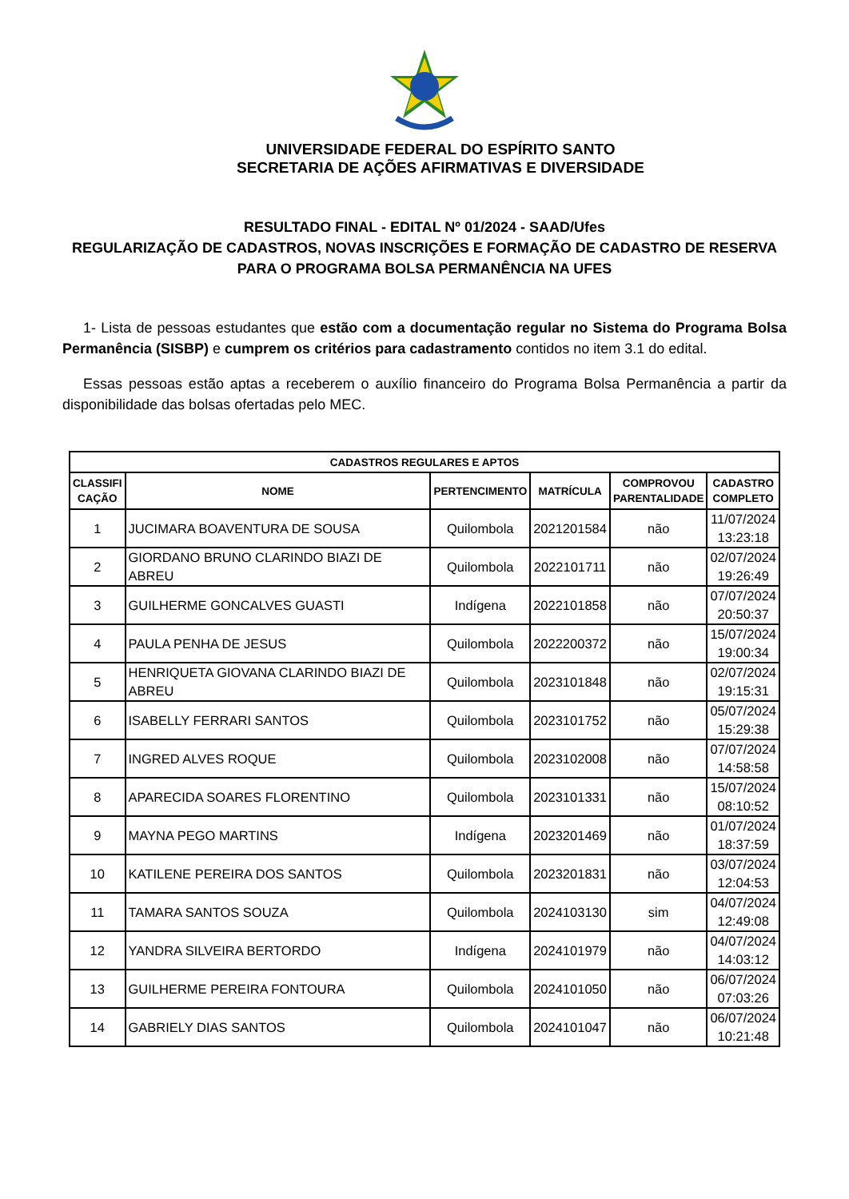UNIVERSIDADE FEDERAL DO ESPÍRITO SANTO
SECRETARIA DE AÇÕES AFIRMATIVAS E DIVERSIDADE
RESULTADO FINAL - EDITAL Nº 01/2024 - SAAD/Ufes
REGULARIZAÇÃO DE CADASTROS, NOVAS INSCRIÇÕES E FORMAÇÃO DE CADASTRO DE RESERVA PARA O PROGRAMA BOLSA PERMANÊNCIA NA UFES
1- Lista de pessoas estudantes que estão com a documentação regular no Sistema do Programa Bolsa Permanência (SISBP) e cumprem os critérios para cadastramento contidos no item 3.1 do edital.
Essas pessoas estão aptas a receberem o auxílio financeiro do Programa Bolsa Permanência a partir da disponibilidade das bolsas ofertadas pelo MEC.
| CADASTROS REGULARES E APTOS | | | | | |
| --- | --- | --- | --- | --- | --- |
| CLASSIFI CAÇÃO | NOME | PERTENCIMENTO | MATRÍCULA | COMPROVOU PARENTALIDADE | CADASTRO COMPLETO |
| 1 | JUCIMARA BOAVENTURA DE SOUSA | Quilombola | 2021201584 | não | 11/07/2024 13:23:18 |
| 2 | GIORDANO BRUNO CLARINDO BIAZI DE ABREU | Quilombola | 2022101711 | não | 02/07/2024 19:26:49 |
| 3 | GUILHERME GONCALVES GUASTI | Indígena | 2022101858 | não | 07/07/2024 20:50:37 |
| 4 | PAULA PENHA DE JESUS | Quilombola | 2022200372 | não | 15/07/2024 19:00:34 |
| 5 | HENRIQUETA GIOVANA CLARINDO BIAZI DE ABREU | Quilombola | 2023101848 | não | 02/07/2024 19:15:31 |
| 6 | ISABELLY FERRARI SANTOS | Quilombola | 2023101752 | não | 05/07/2024 15:29:38 |
| 7 | INGRED ALVES ROQUE | Quilombola | 2023102008 | não | 07/07/2024 14:58:58 |
| 8 | APARECIDA SOARES FLORENTINO | Quilombola | 2023101331 | não | 15/07/2024 08:10:52 |
| 9 | MAYNA PEGO MARTINS | Indígena | 2023201469 | não | 01/07/2024 18:37:59 |
| 10 | KATILENE PEREIRA DOS SANTOS | Quilombola | 2023201831 | não | 03/07/2024 12:04:53 |
| 11 | TAMARA SANTOS SOUZA | Quilombola | 2024103130 | sim | 04/07/2024 12:49:08 |
| 12 | YANDRA SILVEIRA BERTORDO | Indígena | 2024101979 | não | 04/07/2024 14:03:12 |
| 13 | GUILHERME PEREIRA FONTOURA | Quilombola | 2024101050 | não | 06/07/2024 07:03:26 |
| 14 | GABRIELY DIAS SANTOS | Quilombola | 2024101047 | não | 06/07/2024 10:21:48 |